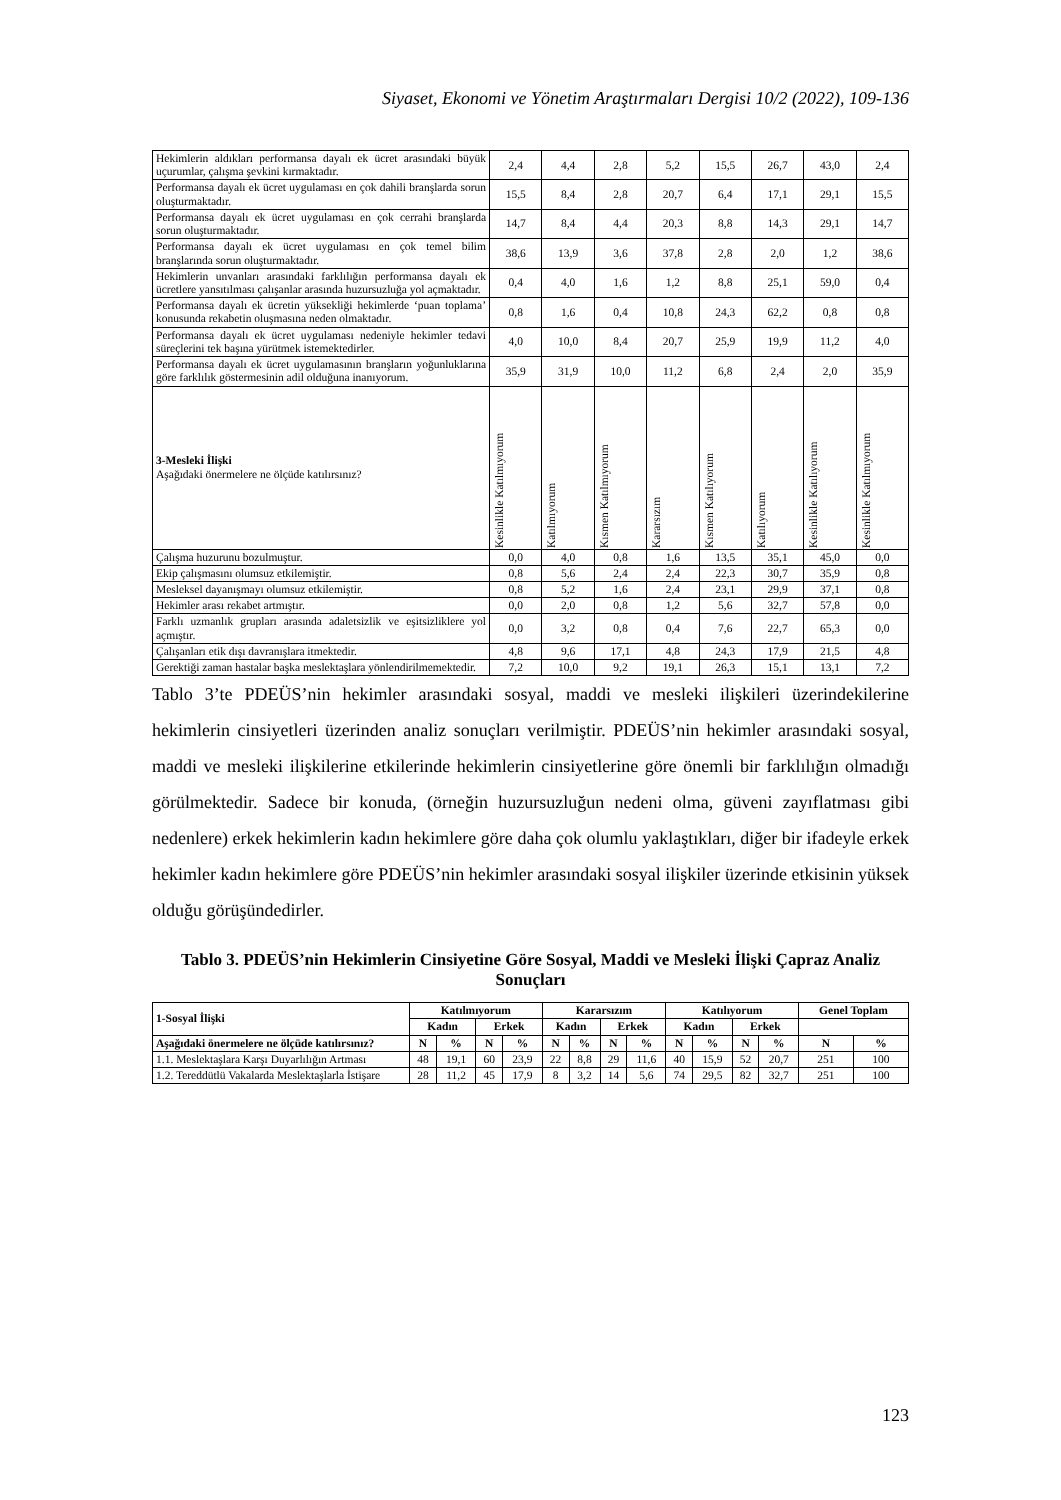Siyaset, Ekonomi ve Yönetim Araştırmaları Dergisi 10/2 (2022), 109-136
| Hekimlerin aldıkları performansa dayalı ek ücret arasındaki büyük uçurumlar, çalışma şevkini kırmaktadır. | 2,4 | 4,4 | 2,8 | 5,2 | 15,5 | 26,7 | 43,0 | 2,4 |
| Performansa dayalı ek ücret uygulaması en çok dahili branşlarda sorun oluşturmaktadır. | 15,5 | 8,4 | 2,8 | 20,7 | 6,4 | 17,1 | 29,1 | 15,5 |
| Performansa dayalı ek ücret uygulaması en çok cerrahi branşlarda sorun oluşturmaktadır. | 14,7 | 8,4 | 4,4 | 20,3 | 8,8 | 14,3 | 29,1 | 14,7 |
| Performansa dayalı ek ücret uygulaması en çok temel bilim branşlarında sorun oluşturmaktadır. | 38,6 | 13,9 | 3,6 | 37,8 | 2,8 | 2,0 | 1,2 | 38,6 |
| Hekimlerin unvanları arasındaki farklılığın performansa dayalı ek ücretlere yansıtılması çalışanlar arasında huzursuzluğa yol açmaktadır. | 0,4 | 4,0 | 1,6 | 1,2 | 8,8 | 25,1 | 59,0 | 0,4 |
| Performansa dayalı ek ücretin yüksekliği hekimlerde ‘puan toplama’ konusunda rekabetin oluşmasına neden olmaktadır. | 0,8 | 1,6 | 0,4 | 10,8 | 24,3 | 62,2 | 0,8 | 0,8 |
| Performansa dayalı ek ücret uygulaması nedeniyle hekimler tedavi süreçlerini tek başına yürütmek istemektedirler. | 4,0 | 10,0 | 8,4 | 20,7 | 25,9 | 19,9 | 11,2 | 4,0 |
| Performansa dayalı ek ücret uygulamasının branşların yoğunluklarına göre farklılık göstermesinin adil olduğuna inanıyorum. | 35,9 | 31,9 | 10,0 | 11,2 | 6,8 | 2,4 | 2,0 | 35,9 |
| 3-Mesleki İlişki Aşağıdaki önermelere ne ölçüde katılırsınız? | Kesinlikle Katılmıyorum | Katılmıyorum | Kısmen Katılmıyorum | Kararsızım | Kısmen Katılıyorum | Katılıyorum | Kesinlikle Katılıyorum | Kesinlikle Katılmıyorum |
| Çalışma huzurunu bozulmuştur. | 0,0 | 4,0 | 0,8 | 1,6 | 13,5 | 35,1 | 45,0 | 0,0 |
| Ekip çalışmasını olumsuz etkilemiştir. | 0,8 | 5,6 | 2,4 | 2,4 | 22,3 | 30,7 | 35,9 | 0,8 |
| Mesleksel dayanışmayı olumsuz etkilemiştir. | 0,8 | 5,2 | 1,6 | 2,4 | 23,1 | 29,9 | 37,1 | 0,8 |
| Hekimler arası rekabet artmıştır. | 0,0 | 2,0 | 0,8 | 1,2 | 5,6 | 32,7 | 57,8 | 0,0 |
| Farklı uzmanlık grupları arasında adaletsizlik ve eşitsizliklere yol açmıştır. | 0,0 | 3,2 | 0,8 | 0,4 | 7,6 | 22,7 | 65,3 | 0,0 |
| Çalışanları etik dışı davranışlara itmektedir. | 4,8 | 9,6 | 17,1 | 4,8 | 24,3 | 17,9 | 21,5 | 4,8 |
| Gerektiği zaman hastalar başka meslektaşlara yönlendirilmemektedir. | 7,2 | 10,0 | 9,2 | 19,1 | 26,3 | 15,1 | 13,1 | 7,2 |
Tablo 3’te PDEÜS’nin hekimler arasındaki sosyal, maddi ve mesleki ilişkileri üzerindekilerine hekimlerin cinsiyetleri üzerinden analiz sonuçları verilmiştir. PDEÜS’nin hekimler arasındaki sosyal, maddi ve mesleki ilişkilerine etkilerinde hekimlerin cinsiyetlerine göre önemli bir farklılığın olmadığı görülmektedir. Sadece bir konuda, (örneğin huzursuzluğun nedeni olma, güveni zayıflatması gibi nedenlere) erkek hekimlerin kadın hekimlere göre daha çok olumlu yaklaştıkları, diğer bir ifadeyle erkek hekimler kadın hekimlere göre PDEÜS’nin hekimler arasındaki sosyal ilişkiler üzerinde etkisinin yüksek olduğu görüşündedirler.
Tablo 3. PDEÜS’nin Hekimlerin Cinsiyetine Göre Sosyal, Maddi ve Mesleki İlişki Çapraz Analiz Sonuçları
| 1-Sosyal İlişki | Katılmıyorum | | | | Kararsızım | | | | Katılıyorum | | | | Genel Toplam | |
| --- | --- | --- | --- | --- | --- | --- | --- | --- | --- | --- | --- | --- | --- | --- |
| | Kadın | | Erkek | | Kadın | | Erkek | | Kadın | | Erkek | | | |
| Aşağıdaki önermelere ne ölçüde katılırsınız? | N | % | N | % | N | % | N | % | N | % | N | % | N | % |
| 1.1. Meslektaşlara Karşı Duyarlılığın Artması | 48 | 19,1 | 60 | 23,9 | 22 | 8,8 | 29 | 11,6 | 40 | 15,9 | 52 | 20,7 | 251 | 100 |
| 1.2. Tereddütlü Vakalarda Meslektaşlarla İstişare | 28 | 11,2 | 45 | 17,9 | 8 | 3,2 | 14 | 5,6 | 74 | 29,5 | 82 | 32,7 | 251 | 100 |
123